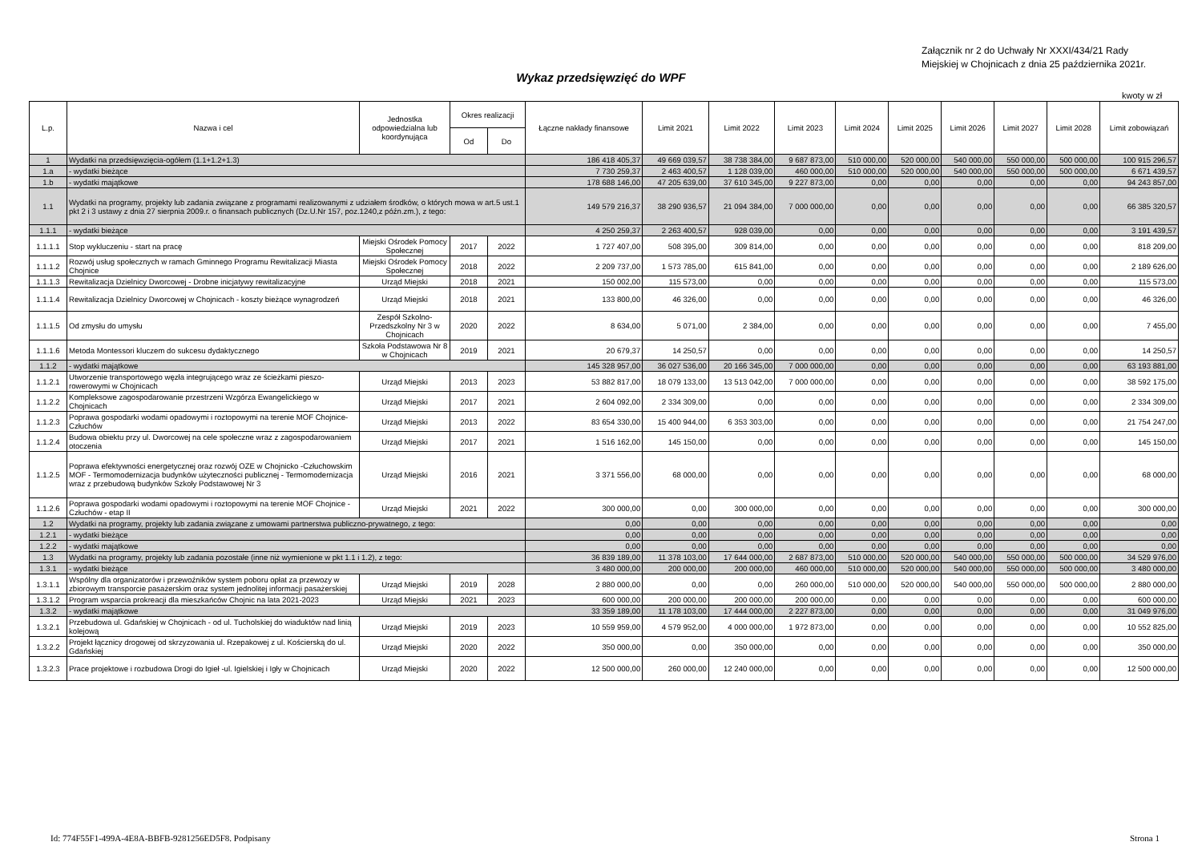Załącznik nr 2 do Uchwały Nr XXXI/434/21 Rady
Miejskiej w Chojnicach z dnia 25 października 2021r.
Wykaz przedsięwzięć do WPF
kwoty w zł
| L.p. | Nazwa i cel | Jednostka odpowiedzialna lub koordynująca | Okres realizacji | | Łączne nakłady finansowe | Limit 2021 | Limit 2022 | Limit 2023 | Limit 2024 | Limit 2025 | Limit 2026 | Limit 2027 | Limit 2028 | Limit zobowiązań |
| --- | --- | --- | --- | --- | --- | --- | --- | --- | --- | --- | --- | --- | --- | --- |
| | | | Od | Do | | | | | | | | | | |
| 1 | Wydatki na przedsięwzięcia-ogółem (1.1+1.2+1.3) | | | | 186 418 405,37 | 49 669 039,57 | 38 738 384,00 | 9 687 873,00 | 510 000,00 | 520 000,00 | 540 000,00 | 550 000,00 | 500 000,00 | 100 915 296,57 |
| 1.a | - wydatki bieżące | | | | 7 730 259,37 | 2 463 400,57 | 1 128 039,00 | 460 000,00 | 510 000,00 | 520 000,00 | 540 000,00 | 550 000,00 | 500 000,00 | 6 671 439,57 |
| 1.b | - wydatki majątkowe | | | | 178 688 146,00 | 47 205 639,00 | 37 610 345,00 | 9 227 873,00 | 0,00 | 0,00 | 0,00 | 0,00 | 0,00 | 94 243 857,00 |
| 1.1 | Wydatki na programy, projekty lub zadania związane z programami realizowanymi z udziałem środków, o których mowa w art.5 ust.1 pkt 2 i 3 ustawy z dnia 27 sierpnia 2009.r. o finansach publicznych (Dz.U.Nr 157, poz.1240,z późn.zm.), z tego: | | | | 149 579 216,37 | 38 290 936,57 | 21 094 384,00 | 7 000 000,00 | 0,00 | 0,00 | 0,00 | 0,00 | 0,00 | 66 385 320,57 |
| 1.1.1 | - wydatki bieżące | | | | 4 250 259,37 | 2 263 400,57 | 928 039,00 | 0,00 | 0,00 | 0,00 | 0,00 | 0,00 | 0,00 | 3 191 439,57 |
| 1.1.1.1 | Stop wykluczeniu - start na pracę | Miejski Ośrodek Pomocy Społecznej | 2017 | 2022 | 1 727 407,00 | 508 395,00 | 309 814,00 | 0,00 | 0,00 | 0,00 | 0,00 | 0,00 | 0,00 | 818 209,00 |
| 1.1.1.2 | Rozwój usług społecznych w ramach Gminnego Programu Rewitalizacji Miasta Chojnice | Miejski Ośrodek Pomocy Społecznej | 2018 | 2022 | 2 209 737,00 | 1 573 785,00 | 615 841,00 | 0,00 | 0,00 | 0,00 | 0,00 | 0,00 | 0,00 | 2 189 626,00 |
| 1.1.1.3 | Rewitalizacja Dzielnicy Dworcowej - Drobne inicjatywy rewitalizacyjne | Urząd Miejski | 2018 | 2021 | 150 002,00 | 115 573,00 | 0,00 | 0,00 | 0,00 | 0,00 | 0,00 | 0,00 | 0,00 | 115 573,00 |
| 1.1.1.4 | Rewitalizacja Dzielnicy Dworcowej w Chojnicach - koszty bieżące wynagrodzeń | Urząd Miejski | 2018 | 2021 | 133 800,00 | 46 326,00 | 0,00 | 0,00 | 0,00 | 0,00 | 0,00 | 0,00 | 0,00 | 46 326,00 |
| 1.1.1.5 | Od zmysłu do umysłu | Zespół Szkolno-Przedszkolny Nr 3 w Chojnicach | 2020 | 2022 | 8 634,00 | 5 071,00 | 2 384,00 | 0,00 | 0,00 | 0,00 | 0,00 | 0,00 | 0,00 | 7 455,00 |
| 1.1.1.6 | Metoda Montessori kluczem do sukcesu dydaktycznego | Szkoła Podstawowa Nr 8 w Chojnicach | 2019 | 2021 | 20 679,37 | 14 250,57 | 0,00 | 0,00 | 0,00 | 0,00 | 0,00 | 0,00 | 0,00 | 14 250,57 |
| 1.1.2 | - wydatki majątkowe | | | | 145 328 957,00 | 36 027 536,00 | 20 166 345,00 | 7 000 000,00 | 0,00 | 0,00 | 0,00 | 0,00 | 0,00 | 63 193 881,00 |
| 1.1.2.1 | Utworzenie transportowego węzła integrującego wraz ze ścieżkami pieszo-rowerowymi w Chojnicach | Urząd Miejski | 2013 | 2023 | 53 882 817,00 | 18 079 133,00 | 13 513 042,00 | 7 000 000,00 | 0,00 | 0,00 | 0,00 | 0,00 | 0,00 | 38 592 175,00 |
| 1.1.2.2 | Kompleksowe zagospodarowanie przestrzeni Wzgórza Ewangelickiego w Chojnicach | Urząd Miejski | 2017 | 2021 | 2 604 092,00 | 2 334 309,00 | 0,00 | 0,00 | 0,00 | 0,00 | 0,00 | 0,00 | 0,00 | 2 334 309,00 |
| 1.1.2.3 | Poprawa gospodarki wodami opadowymi i roztopowymi na terenie MOF Chojnice-Człuchów | Urząd Miejski | 2013 | 2022 | 83 654 330,00 | 15 400 944,00 | 6 353 303,00 | 0,00 | 0,00 | 0,00 | 0,00 | 0,00 | 0,00 | 21 754 247,00 |
| 1.1.2.4 | Budowa obiektu przy ul. Dworcowej na cele społeczne wraz z zagospodarowaniem otoczenia | Urząd Miejski | 2017 | 2021 | 1 516 162,00 | 145 150,00 | 0,00 | 0,00 | 0,00 | 0,00 | 0,00 | 0,00 | 0,00 | 145 150,00 |
| 1.1.2.5 | Poprawa efektywności energetycznej oraz rozwój OZE w Chojnicko -Człuchowskim MOF - Termomodernizacja budynków użyteczności publicznej - Termomodernizacja wraz z przebudową budynków Szkoły Podstawowej Nr 3 | Urząd Miejski | 2016 | 2021 | 3 371 556,00 | 68 000,00 | 0,00 | 0,00 | 0,00 | 0,00 | 0,00 | 0,00 | 0,00 | 68 000,00 |
| 1.1.2.6 | Poprawa gospodarki wodami opadowymi i roztopowymi na terenie MOF Chojnice - Człuchów - etap II | Urząd Miejski | 2021 | 2022 | 300 000,00 | 0,00 | 300 000,00 | 0,00 | 0,00 | 0,00 | 0,00 | 0,00 | 0,00 | 300 000,00 |
| 1.2 | Wydatki na programy, projekty lub zadania związane z umowami partnerstwa publiczno-prywatnego, z tego: | | | | 0,00 | 0,00 | 0,00 | 0,00 | 0,00 | 0,00 | 0,00 | 0,00 | 0,00 | 0,00 |
| 1.2.1 | - wydatki bieżące | | | | 0,00 | 0,00 | 0,00 | 0,00 | 0,00 | 0,00 | 0,00 | 0,00 | 0,00 | 0,00 |
| 1.2.2 | - wydatki majątkowe | | | | 0,00 | 0,00 | 0,00 | 0,00 | 0,00 | 0,00 | 0,00 | 0,00 | 0,00 | 0,00 |
| 1.3 | Wydatki na programy, projekty lub zadania pozostałe (inne niż wymienione w pkt 1.1 i 1.2), z tego: | | | | 36 839 189,00 | 11 378 103,00 | 17 644 000,00 | 2 687 873,00 | 510 000,00 | 520 000,00 | 540 000,00 | 550 000,00 | 500 000,00 | 34 529 976,00 |
| 1.3.1 | - wydatki bieżące | | | | 3 480 000,00 | 200 000,00 | 200 000,00 | 460 000,00 | 510 000,00 | 520 000,00 | 540 000,00 | 550 000,00 | 500 000,00 | 3 480 000,00 |
| 1.3.1.1 | Wspólny dla organizatorów i przewoźników system poboru opłat za przewozy w zbiorowym transporcie pasażerskim oraz system jednolitej informacji pasażerskiej | Urząd Miejski | 2019 | 2028 | 2 880 000,00 | 0,00 | 0,00 | 260 000,00 | 510 000,00 | 520 000,00 | 540 000,00 | 550 000,00 | 500 000,00 | 2 880 000,00 |
| 1.3.1.2 | Program wsparcia prokreacji dla mieszkańców Chojnic na lata 2021-2023 | Urząd Miejski | 2021 | 2023 | 600 000,00 | 200 000,00 | 200 000,00 | 200 000,00 | 0,00 | 0,00 | 0,00 | 0,00 | 0,00 | 600 000,00 |
| 1.3.2 | - wydatki majątkowe | | | | 33 359 189,00 | 11 178 103,00 | 17 444 000,00 | 2 227 873,00 | 0,00 | 0,00 | 0,00 | 0,00 | 0,00 | 31 049 976,00 |
| 1.3.2.1 | Przebudowa ul. Gdańskiej w Chojnicach - od ul. Tucholskiej do wiaduktów nad linią kolejową | Urząd Miejski | 2019 | 2023 | 10 559 959,00 | 4 579 952,00 | 4 000 000,00 | 1 972 873,00 | 0,00 | 0,00 | 0,00 | 0,00 | 0,00 | 10 552 825,00 |
| 1.3.2.2 | Projekt łącznicy drogowej od skrzyzowania ul. Rzepakowej z ul. Kościerską do ul. Gdańskiej | Urząd Miejski | 2020 | 2022 | 350 000,00 | 0,00 | 350 000,00 | 0,00 | 0,00 | 0,00 | 0,00 | 0,00 | 0,00 | 350 000,00 |
| 1.3.2.3 | Prace projektowe i rozbudowa Drogi do Igieł -ul. Igielskiej i Igły w Chojnicach | Urząd Miejski | 2020 | 2022 | 12 500 000,00 | 260 000,00 | 12 240 000,00 | 0,00 | 0,00 | 0,00 | 0,00 | 0,00 | 0,00 | 12 500 000,00 |
Id: 774F55F1-499A-4E8A-BBFB-9281256ED5F8. Podpisany
Strona 1